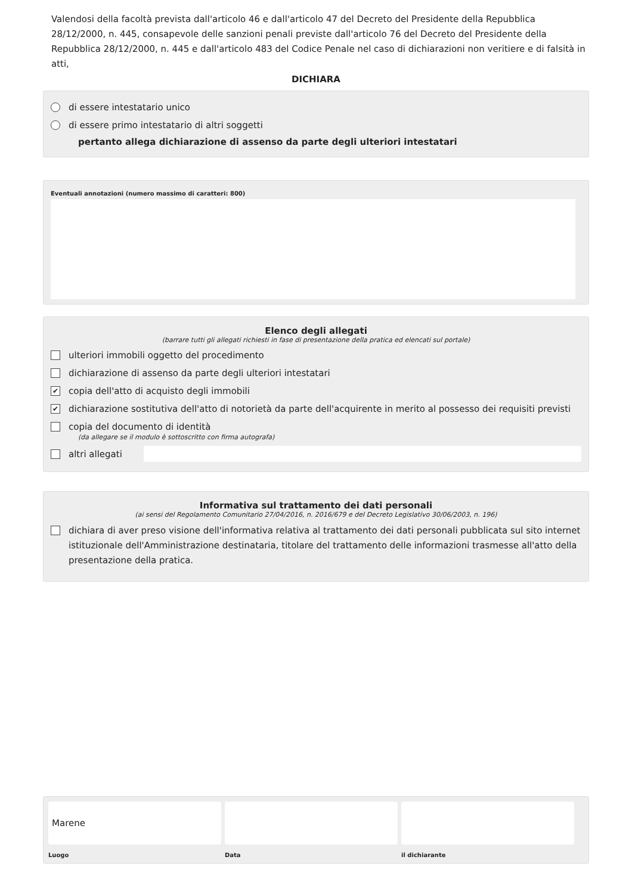Valendosi della facoltà prevista dall'articolo 46 e dall'articolo 47 del Decreto del Presidente della Repubblica 28/12/2000, n. 445, consapevole delle sanzioni penali previste dall'articolo 76 del Decreto del Presidente della Repubblica 28/12/2000, n. 445 e dall'articolo 483 del Codice Penale nel caso di dichiarazioni non veritiere e di falsità in atti,
DICHIARA
di essere intestatario unico
di essere primo intestatario di altri soggetti
pertanto allega dichiarazione di assenso da parte degli ulteriori intestatari
Eventuali annotazioni (numero massimo di caratteri: 800)
Elenco degli allegati
(barrare tutti gli allegati richiesti in fase di presentazione della pratica ed elencati sul portale)
ulteriori immobili oggetto del procedimento
dichiarazione di assenso da parte degli ulteriori intestatari
✔ copia dell'atto di acquisto degli immobili
✔ dichiarazione sostitutiva dell'atto di notorietà da parte dell'acquirente in merito al possesso dei requisiti previsti
copia del documento di identità
(da allegare se il modulo è sottoscritto con firma autografa)
altri allegati
Informativa sul trattamento dei dati personali
(ai sensi del Regolamento Comunitario 27/04/2016, n. 2016/679 e del Decreto Legislativo 30/06/2003, n. 196)
dichiara di aver preso visione dell'informativa relativa al trattamento dei dati personali pubblicata sul sito internet istituzionale dell'Amministrazione destinataria, titolare del trattamento delle informazioni trasmesse all'atto della presentazione della pratica.
Marene
Luogo
Data il dichiarante